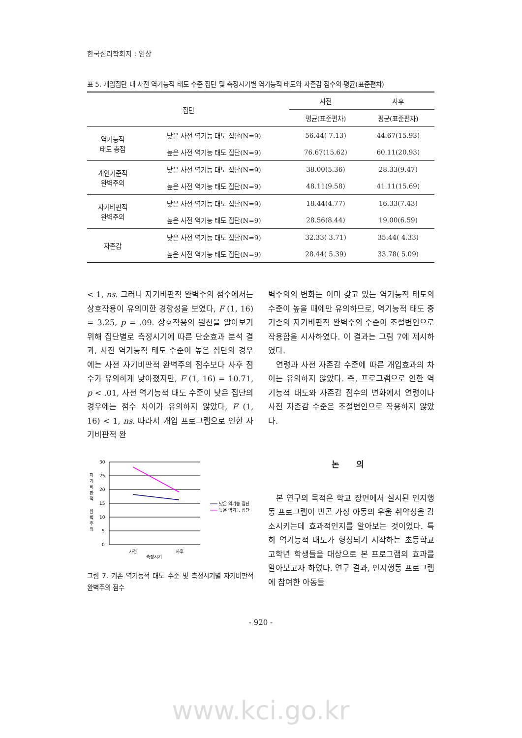한국심리학회지 : 임상
표 5. 개입집단 내 사전 역기능적 태도 수준 집단 및 측정시기별 역기능적 태도와 자존감 점수의 평균(표준편차)
| 집단 | | 사전 | 사후 |
| --- | --- | --- | --- |
| | | 평균(표준편차) | 평균(표준편차) |
| 역기능적 태도 총점 | 낮은 사전 역기능 태도 집단(N=9) | 56.44( 7.13) | 44.67(15.93) |
| | 높은 사전 역기능 태도 집단(N=9) | 76.67(15.62) | 60.11(20.93) |
| 개인기준적 완벽주의 | 낮은 사전 역기능 태도 집단(N=9) | 38.00(5.36) | 28.33(9.47) |
| | 높은 사전 역기능 태도 집단(N=9) | 48.11(9.58) | 41.11(15.69) |
| 자기비판적 완벽주의 | 낮은 사전 역기능 태도 집단(N=9) | 18.44(4.77) | 16.33(7.43) |
| | 높은 사전 역기능 태도 집단(N=9) | 28.56(8.44) | 19.00(6.59) |
| 자존감 | 낮은 사전 역기능 태도 집단(N=9) | 32.33( 3.71) | 35.44( 4.33) |
| | 높은 사전 역기능 태도 집단(N=9) | 28.44( 5.39) | 33.78( 5.09) |
< 1, ns. 그러나 자기비판적 완벽주의 점수에서는 상호작용이 유의미한 경향성을 보였다, F (1, 16) = 3.25, p = .09. 상호작용의 원천을 알아보기 위해 집단별로 측정시기에 따른 단순효과 분석 결과, 사전 역기능적 태도 수준이 높은 집단의 경우에는 사전 자기비판적 완벽주의 점수보다 사후 점수가 유의하게 낮아졌지만, F (1, 16) = 10.71, p < .01, 사전 역기능적 태도 수준이 낮은 집단의 경우에는 점수 차이가 유의하지 않았다, F (1, 16) < 1, ns. 따라서 개입 프로그램으로 인한 자기비판적 완
30
25
20
15
10
5
0
자
기
비
판
적
완
벽
주
의
사전
사후
측정시기
낮은 역기능 집단
높은 역기능 집단
그림 7. 기존 역기능적 태도 수준 및 측정시기별 자기비판적 완벽주의 점수
벽주의의 변화는 이미 갖고 있는 역기능적 태도의 수준이 높을 때에만 유의하므로, 역기능적 태도 중 기존의 자기비판적 완벽주의 수준이 조절변인으로 작용함을 시사하였다. 이 결과는 그림 7에 제시하였다.
연령과 사전 자존감 수준에 따른 개입효과의 차이는 유의하지 않았다. 즉, 프로그램으로 인한 역기능적 태도와 자존감 점수의 변화에서 연령이나 사전 자존감 수준은 조절변인으로 작용하지 않았다.
논 의
본 연구의 목적은 학교 장면에서 실시된 인지행동 프로그램이 빈곤 가정 아동의 우울 취약성을 감소시키는데 효과적인지를 알아보는 것이었다. 특히 역기능적 태도가 형성되기 시작하는 초등학교 고학년 학생들을 대상으로 본 프로그램의 효과를 알아보고자 하였다. 연구 결과, 인지행동 프로그램에 참여한 아동들
- 920 -
www.kci.go.kr